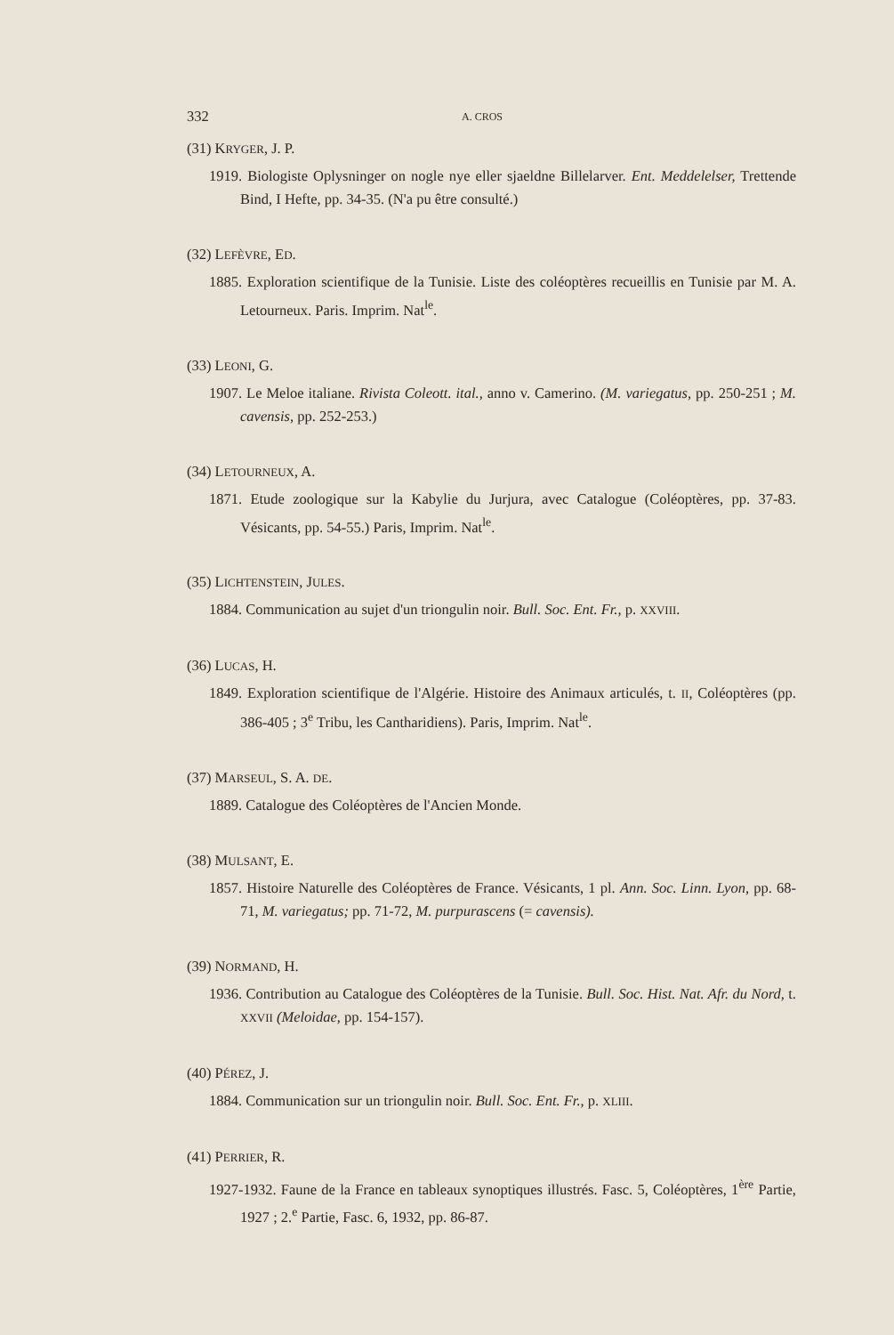332 A. CROS
(31) KRYGER, J. P.
1919. Biologiste Oplysninger on nogle nye eller sjaeldne Billelarver. Ent. Meddelelser, Trettende Bind, I Hefte, pp. 34-35. (N'a pu être consulté.)
(32) LEFÈVRE, ED.
1885. Exploration scientifique de la Tunisie. Liste des coléoptères recueillis en Tunisie par M. A. Letourneux. Paris. Imprim. Nat<sup>le</sup>.
(33) LEONI, G.
1907. Le Meloe italiane. Rivista Coleott. ital., anno v. Camerino. (M. variegatus, pp. 250-251 ; M. cavensis, pp. 252-253.)
(34) LETOURNEUX, A.
1871. Etude zoologique sur la Kabylie du Jurjura, avec Catalogue (Coléoptères, pp. 37-83. Vésicants, pp. 54-55.) Paris, Imprim. Nat<sup>le</sup>.
(35) LICHTENSTEIN, JULES.
1884. Communication au sujet d'un triongulin noir. Bull. Soc. Ent. Fr., p. XXVIII.
(36) LUCAS, H.
1849. Exploration scientifique de l'Algérie. Histoire des Animaux articulés, t. II, Coléoptères (pp. 386-405 ; 3<sup>e</sup> Tribu, les Cantharidiens). Paris, Imprim. Nat<sup>le</sup>.
(37) MARSEUL, S. A. DE.
1889. Catalogue des Coléoptères de l'Ancien Monde.
(38) MULSANT, E.
1857. Histoire Naturelle des Coléoptères de France. Vésicants, 1 pl. Ann. Soc. Linn. Lyon, pp. 68-71, M. variegatus; pp. 71-72, M. purpurascens (= cavensis).
(39) NORMAND, H.
1936. Contribution au Catalogue des Coléoptères de la Tunisie. Bull. Soc. Hist. Nat. Afr. du Nord, t. XXVII (Meloidae, pp. 154-157).
(40) PÉREZ, J.
1884. Communication sur un triongulin noir. Bull. Soc. Ent. Fr., p. XLIII.
(41) PERRIER, R.
1927-1932. Faune de la France en tableaux synoptiques illustrés. Fasc. 5, Coléoptères, 1<sup>ère</sup> Partie, 1927 ; 2.<sup>e</sup> Partie, Fasc. 6, 1932, pp. 86-87.